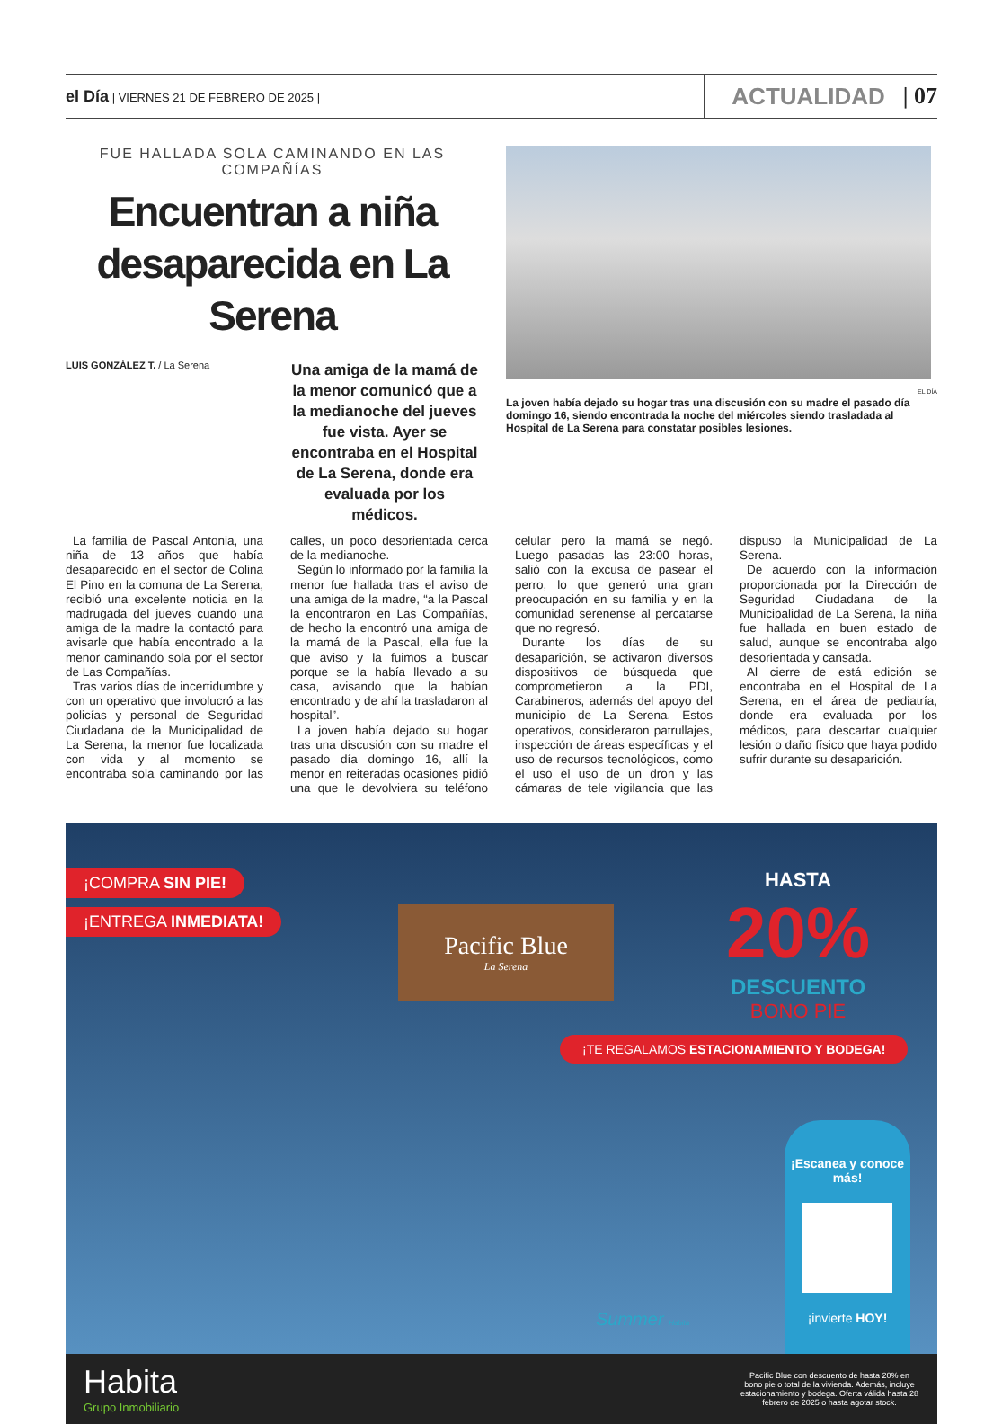el Día | VIERNES 21 DE FEBRERO DE 2025 |
ACTUALIDAD | 07
FUE HALLADA SOLA CAMINANDO EN LAS COMPAÑÍAS
Encuentran a niña desaparecida en La Serena
LUIS GONZÁLEZ T. / La Serena
Una amiga de la mamá de la menor comunicó que a la medianoche del jueves fue vista. Ayer se encontraba en el Hospital de La Serena, donde era evaluada por los médicos.
EL DÍA
La joven había dejado su hogar tras una discusión con su madre el pasado día domingo 16, siendo encontrada la noche del miércoles siendo trasladada al Hospital de La Serena para constatar posibles lesiones.
La familia de Pascal Antonia, una niña de 13 años que había desaparecido en el sector de Colina El Pino en la comuna de La Serena, recibió una excelente noticia en la madrugada del jueves cuando una amiga de la madre la contactó para avisarle que había encontrado a la menor caminando sola por el sector de Las Compañías.
Tras varios días de incertidumbre y con un operativo que involucró a las policías y personal de Seguridad Ciudadana de la Municipalidad de La Serena, la menor fue localizada con vida y al momento se encontraba sola caminando por las calles, un poco desorientada cerca de la medianoche.
Según lo informado por la familia la menor fue hallada tras el aviso de una amiga de la madre, “a la Pascal la encontraron en Las Compañías, de hecho la encontró una amiga de la mamá de la Pascal, ella fue la que aviso y la fuimos a buscar porque se la había llevado a su casa, avisando que la habían encontrado y de ahí la trasladaron al hospital”.
La joven había dejado su hogar tras una discusión con su madre el pasado día domingo 16, allí la menor en reiteradas ocasiones pidió una que le devolviera su teléfono celular pero la mamá se negó. Luego pasadas las 23:00 horas, salió con la excusa de pasear el perro, lo que generó una gran preocupación en su familia y en la comunidad serenense al percatarse que no regresó.
Durante los días de su desaparición, se activaron diversos dispositivos de búsqueda que comprometieron a la PDI, Carabineros, además del apoyo del municipio de La Serena. Estos operativos, consideraron patrullajes, inspección de áreas específicas y el uso de recursos tecnológicos, como el uso el uso de un dron y las cámaras de tele vigilancia que las dispuso la Municipalidad de La Serena.
De acuerdo con la información proporcionada por la Dirección de Seguridad Ciudadana de la Municipalidad de La Serena, la niña fue hallada en buen estado de salud, aunque se encontraba algo desorientada y cansada.
Al cierre de está edición se encontraba en el Hospital de La Serena, en el área de pediatría, donde era evaluada por los médicos, para descartar cualquier lesión o daño físico que haya podido sufrir durante su desaparición.
¡COMPRA SIN PIE!
¡ENTREGA INMEDIATA!
Pacific Blue
La Serena
HASTA
20%
DESCUENTO
BONO PIE
¡TE REGALAMOS ESTACIONAMIENTO Y BODEGA!
¡Escanea y conoce más!
¡invierte HOY!
Summer Habita
Habita
Grupo Inmobiliario
Pacific Blue con descuento de hasta 20% en bono pie o total de la vivienda. Además, incluye estacionamiento y bodega. Oferta válida hasta 28 febrero de 2025 o hasta agotar stock.